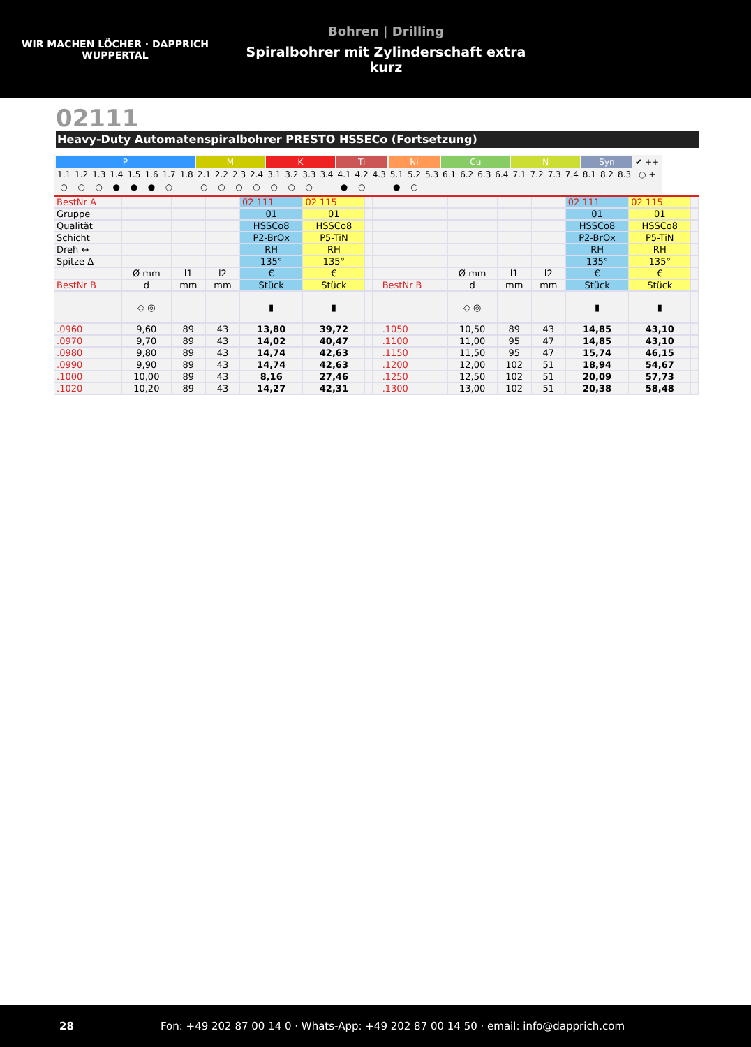WIR MACHEN LÖCHER · DAPPRICH
WUPPERTAL
Bohren | Drilling
Spiralbohrer mit Zylinderschaft extra kurz
02111
Heavy-Duty Automatenspiralbohrer PRESTO HSSECo (Fortsetzung)
| P | | | | | | | | M | | | | K | | | | Ti | | | Ni | | | Cu | | | | N | | | | Syn | | | ✔ ++ |
| 1.1 | 1.2 | 1.3 | 1.4 | 1.5 | 1.6 | 1.7 | 1.8 | 2.1 | 2.2 | 2.3 | 2.4 | 3.1 | 3.2 | 3.3 | 3.4 | 4.1 | 4.2 | 4.3 | 5.1 | 5.2 | 5.3 | 6.1 | 6.2 | 6.3 | 6.4 | 7.1 | 7.2 | 7.3 | 7.4 | 8.1 | 8.2 | 8.3 | ○ + |
| ○ | ○ | ○ | ● | ● | ● | ○ | | ○ | ○ | ○ | ○ | ○ | ○ | ○ | | ● | ○ | | ● | ○ | | | | | | | | | | | | | |
| BestNr A | | | | 02 111 | 02 115 | | | | | | | 02 111 | 02 115 | |
| Gruppe | | | | 01 | 01 | | | | | | | 01 | 01 | |
| Qualität | | | | HSSCo8 | HSSCo8 | | | | | | | HSSCo8 | HSSCo8 | |
| Schicht | | | | P2-BrOx | P5-TiN | | | | | | | P2-BrOx | P5-TiN | |
| Dreh ↔ | | | | RH | RH | | | | | | | RH | RH | |
| Spitze Δ | | | | 135° | 135° | | | | | | | 135° | 135° | |
| | Ø mm | l1 | l2 | € | € | | | | Ø mm | l1 | l2 | € | € | |
| BestNr B | d | mm | mm | Stück | Stück | | | BestNr B | d | mm | mm | Stück | Stück | |
| | ◇ ◎ | | | ▮ | ▮ | | | | ◇ ◎ | | | ▮ | ▮ | |
| .0960 | 9,60 | 89 | 43 | 13,80 | 39,72 | | | .1050 | 10,50 | 89 | 43 | 14,85 | 43,10 | |
| .0970 | 9,70 | 89 | 43 | 14,02 | 40,47 | | | .1100 | 11,00 | 95 | 47 | 14,85 | 43,10 | |
| .0980 | 9,80 | 89 | 43 | 14,74 | 42,63 | | | .1150 | 11,50 | 95 | 47 | 15,74 | 46,15 | |
| .0990 | 9,90 | 89 | 43 | 14,74 | 42,63 | | | .1200 | 12,00 | 102 | 51 | 18,94 | 54,67 | |
| .1000 | 10,00 | 89 | 43 | 8,16 | 27,46 | | | .1250 | 12,50 | 102 | 51 | 20,09 | 57,73 | |
| .1020 | 10,20 | 89 | 43 | 14,27 | 42,31 | | | .1300 | 13,00 | 102 | 51 | 20,38 | 58,48 | |
28 Fon: +49 202 87 00 14 0 · Whats-App: +49 202 87 00 14 50 · email: info@dapprich.com